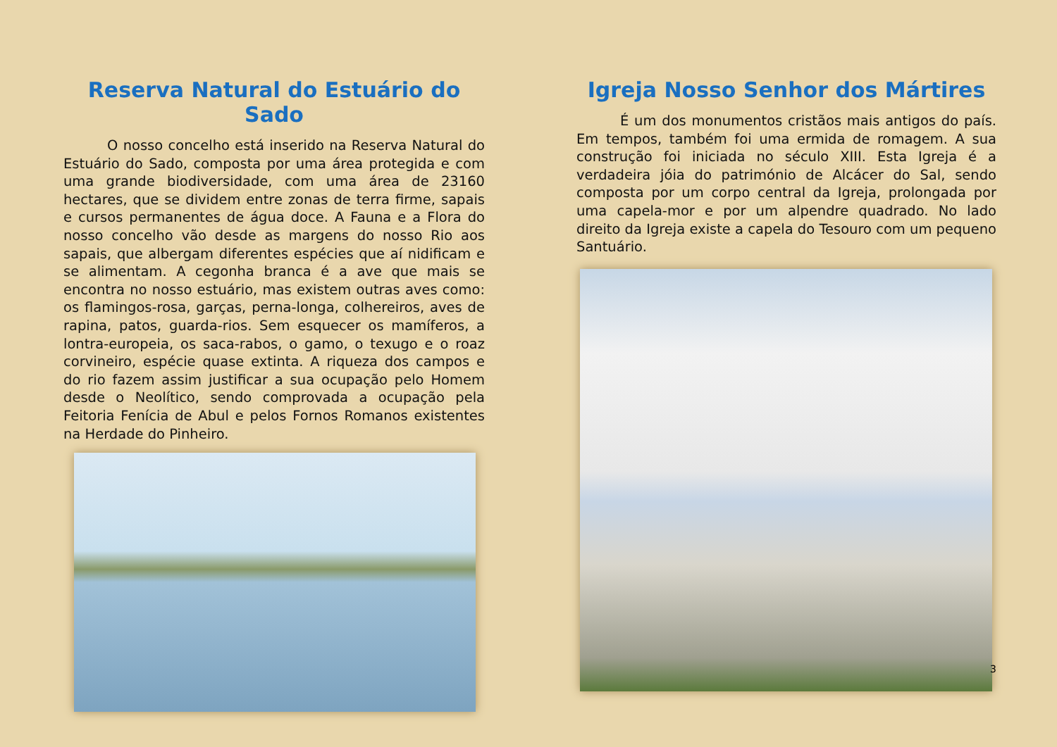Reserva Natural do Estuário do Sado
O nosso concelho está inserido na Reserva Natural do Estuário do Sado, composta por uma área protegida e com uma grande biodiversidade, com uma área de 23160 hectares, que se dividem entre zonas de terra firme, sapais e cursos permanentes de água doce. A Fauna e a Flora do nosso concelho vão desde as margens do nosso Rio aos sapais, que albergam diferentes espécies que aí nidificam e se alimentam. A cegonha branca é a ave que mais se encontra no nosso estuário, mas existem outras aves como: os flamingos-rosa, garças, perna-longa, colhereiros, aves de rapina, patos, guarda-rios. Sem esquecer os mamíferos, a lontra-europeia, os saca-rabos, o gamo, o texugo e o roaz corvineiro, espécie quase extinta. A riqueza dos campos e do rio fazem assim justificar a sua ocupação pelo Homem desde o Neolítico, sendo comprovada a ocupação pela Feitoria Fenícia de Abul e pelos Fornos Romanos existentes na Herdade do Pinheiro.
Igreja Nosso Senhor dos Mártires
É um dos monumentos cristãos mais antigos do país. Em tempos, também foi uma ermida de romagem. A sua construção foi iniciada no século XIII. Esta Igreja é a verdadeira jóia do património de Alcácer do Sal, sendo composta por um corpo central da Igreja, prolongada por uma capela-mor e por um alpendre quadrado. No lado direito da Igreja existe a capela do Tesouro com um pequeno Santuário.
3